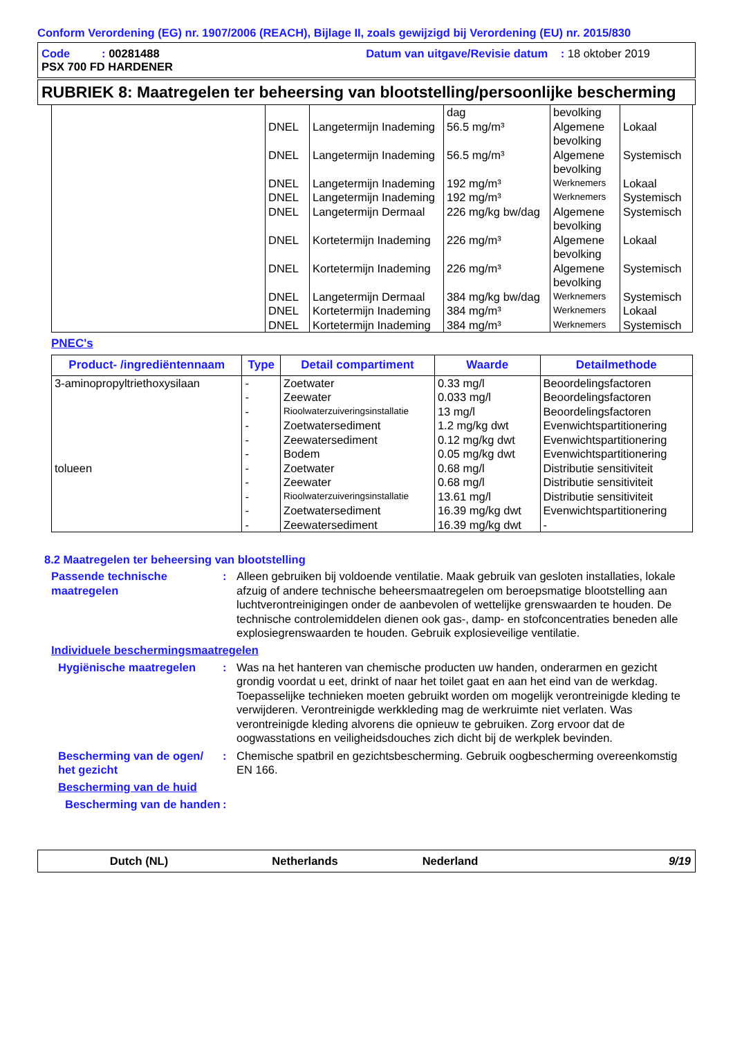Conform Verordening (EG) nr. 1907/2006 (REACH), Bijlage II, zoals gewijzigd bij Verordening (EU) nr. 2015/830
Code : 00281488
PSX 700 FD HARDENER
Datum van uitgave/Revisie datum : 18 oktober 2019
RUBRIEK 8: Maatregelen ter beheersing van blootstelling/persoonlijke bescherming
| | | | dag | bevolking | |
| | DNEL | Langetermijn Inademing | 56.5 mg/m³ | Algemene bevolking | Lokaal |
| | DNEL | Langetermijn Inademing | 56.5 mg/m³ | Algemene bevolking | Systemisch |
| | DNEL | Langetermijn Inademing | 192 mg/m³ | Werknemers | Lokaal |
| | DNEL | Langetermijn Inademing | 192 mg/m³ | Werknemers | Systemisch |
| | DNEL | Langetermijn Dermaal | 226 mg/kg bw/dag | Algemene bevolking | Systemisch |
| | DNEL | Kortetermijn Inademing | 226 mg/m³ | Algemene bevolking | Lokaal |
| | DNEL | Kortetermijn Inademing | 226 mg/m³ | Algemene bevolking | Systemisch |
| | DNEL | Langetermijn Dermaal | 384 mg/kg bw/dag | Werknemers | Systemisch |
| | DNEL | Kortetermijn Inademing | 384 mg/m³ | Werknemers | Lokaal |
| | DNEL | Kortetermijn Inademing | 384 mg/m³ | Werknemers | Systemisch |
PNEC's
| Product- /ingrediëntennaam | Type | Detail compartiment | Waarde | Detailmethode |
| --- | --- | --- | --- | --- |
| 3-aminopropyltriethoxysilaan | - | Zoetwater | 0.33 mg/l | Beoordelingsfactoren |
| | - | Zeewater | 0.033 mg/l | Beoordelingsfactoren |
| | - | Rioolwaterzuiveringsinstallatie | 13 mg/l | Beoordelingsfactoren |
| | - | Zoetwatersediment | 1.2 mg/kg dwt | Evenwichtspartitionering |
| | - | Zeewatersediment | 0.12 mg/kg dwt | Evenwichtspartitionering |
| | - | Bodem | 0.05 mg/kg dwt | Evenwichtspartitionering |
| tolueen | - | Zoetwater | 0.68 mg/l | Distributie sensitiviteit |
| | - | Zeewater | 0.68 mg/l | Distributie sensitiviteit |
| | - | Rioolwaterzuiveringsinstallatie | 13.61 mg/l | Distributie sensitiviteit |
| | - | Zoetwatersediment | 16.39 mg/kg dwt | Evenwichtspartitionering |
| | - | Zeewatersediment | 16.39 mg/kg dwt | - |
8.2 Maatregelen ter beheersing van blootstelling
Passende technische maatregelen
: Alleen gebruiken bij voldoende ventilatie. Maak gebruik van gesloten installaties, lokale afzuig of andere technische beheersmaatregelen om beroepsmatige blootstelling aan luchtverontreinigingen onder de aanbevolen of wettelijke grenswaarden te houden. De technische controlemiddelen dienen ook gas-, damp- en stofconcentraties beneden alle explosiegrenswaarden te houden. Gebruik explosieveilige ventilatie.
Individuele beschermingsmaatregelen
Hygiënische maatregelen : Was na het hanteren van chemische producten uw handen, onderarmen en gezicht grondig voordat u eet, drinkt of naar het toilet gaat en aan het eind van de werkdag. Toepasselijke technieken moeten gebruikt worden om mogelijk verontreinigde kleding te verwijderen. Verontreinigde werkkleding mag de werkruimte niet verlaten. Was verontreinigde kleding alvorens die opnieuw te gebruiken. Zorg ervoor dat de oogwasstations en veiligheidsdouches zich dicht bij de werkplek bevinden.
Bescherming van de ogen/ het gezicht
: Chemische spatbril en gezichtsbescherming. Gebruik oogbescherming overeenkomstig EN 166.
Bescherming van de huid
Bescherming van de handen
:
Dutch (NL) Netherlands Nederland 9/19